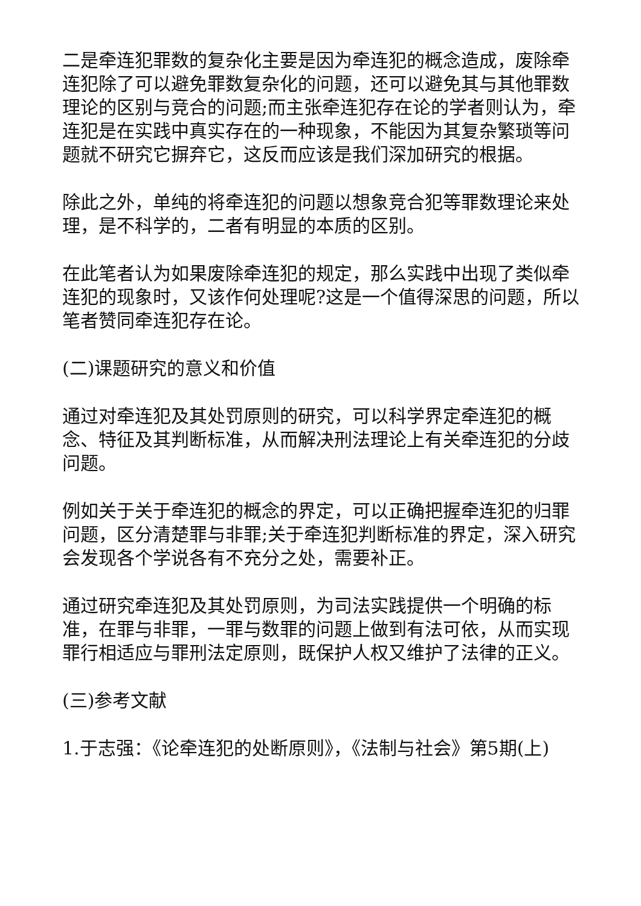二是牵连犯罪数的复杂化主要是因为牵连犯的概念造成，废除牵连犯除了可以避免罪数复杂化的问题，还可以避免其与其他罪数理论的区别与竞合的问题;而主张牵连犯存在论的学者则认为，牵连犯是在实践中真实存在的一种现象，不能因为其复杂繁琐等问题就不研究它摒弃它，这反而应该是我们深加研究的根据。
除此之外，单纯的将牵连犯的问题以想象竞合犯等罪数理论来处理，是不科学的，二者有明显的本质的区别。
在此笔者认为如果废除牵连犯的规定，那么实践中出现了类似牵连犯的现象时，又该作何处理呢?这是一个值得深思的问题，所以笔者赞同牵连犯存在论。
(二)课题研究的意义和价值
通过对牵连犯及其处罚原则的研究，可以科学界定牵连犯的概念、特征及其判断标准，从而解决刑法理论上有关牵连犯的分歧问题。
例如关于关于牵连犯的概念的界定，可以正确把握牵连犯的归罪问题，区分清楚罪与非罪;关于牵连犯判断标准的界定，深入研究会发现各个学说各有不充分之处，需要补正。
通过研究牵连犯及其处罚原则，为司法实践提供一个明确的标准，在罪与非罪，一罪与数罪的问题上做到有法可依，从而实现罪行相适应与罪刑法定原则，既保护人权又维护了法律的正义。
(三)参考文献
1.于志强：《论牵连犯的处断原则》，《法制与社会》第5期(上)